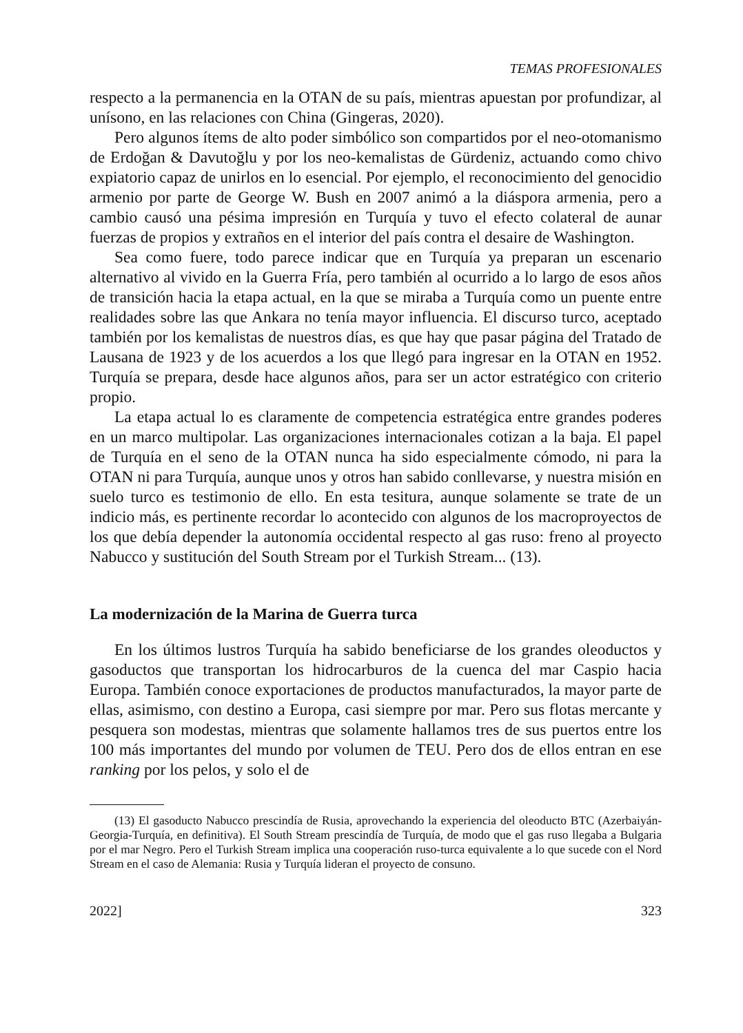TEMAS PROFESIONALES
respecto a la permanencia en la OTAN de su país, mientras apuestan por profundizar, al unísono, en las relaciones con China (Gingeras, 2020).
Pero algunos ítems de alto poder simbólico son compartidos por el neo-otomanismo de Erdoğan & Davutoğlu y por los neo-kemalistas de Gürdeniz, actuando como chivo expiatorio capaz de unirlos en lo esencial. Por ejemplo, el reconocimiento del genocidio armenio por parte de George W. Bush en 2007 animó a la diáspora armenia, pero a cambio causó una pésima impresión en Turquía y tuvo el efecto colateral de aunar fuerzas de propios y extraños en el interior del país contra el desaire de Washington.
Sea como fuere, todo parece indicar que en Turquía ya preparan un escenario alternativo al vivido en la Guerra Fría, pero también al ocurrido a lo largo de esos años de transición hacia la etapa actual, en la que se miraba a Turquía como un puente entre realidades sobre las que Ankara no tenía mayor influencia. El discurso turco, aceptado también por los kemalistas de nuestros días, es que hay que pasar página del Tratado de Lausana de 1923 y de los acuerdos a los que llegó para ingresar en la OTAN en 1952. Turquía se prepara, desde hace algunos años, para ser un actor estratégico con criterio propio.
La etapa actual lo es claramente de competencia estratégica entre grandes poderes en un marco multipolar. Las organizaciones internacionales cotizan a la baja. El papel de Turquía en el seno de la OTAN nunca ha sido especialmente cómodo, ni para la OTAN ni para Turquía, aunque unos y otros han sabido conllevarse, y nuestra misión en suelo turco es testimonio de ello. En esta tesitura, aunque solamente se trate de un indicio más, es pertinente recordar lo acontecido con algunos de los macroproyectos de los que debía depender la autonomía occidental respecto al gas ruso: freno al proyecto Nabucco y sustitución del South Stream por el Turkish Stream... (13).
La modernización de la Marina de Guerra turca
En los últimos lustros Turquía ha sabido beneficiarse de los grandes oleoductos y gasoductos que transportan los hidrocarburos de la cuenca del mar Caspio hacia Europa. También conoce exportaciones de productos manufacturados, la mayor parte de ellas, asimismo, con destino a Europa, casi siempre por mar. Pero sus flotas mercante y pesquera son modestas, mientras que solamente hallamos tres de sus puertos entre los 100 más importantes del mundo por volumen de TEU. Pero dos de ellos entran en ese ranking por los pelos, y solo el de
(13) El gasoducto Nabucco prescindía de Rusia, aprovechando la experiencia del oleoducto BTC (Azerbaiyán-Georgia-Turquía, en definitiva). El South Stream prescindía de Turquía, de modo que el gas ruso llegaba a Bulgaria por el mar Negro. Pero el Turkish Stream implica una cooperación ruso-turca equivalente a lo que sucede con el Nord Stream en el caso de Alemania: Rusia y Turquía lideran el proyecto de consuno.
2022] 323